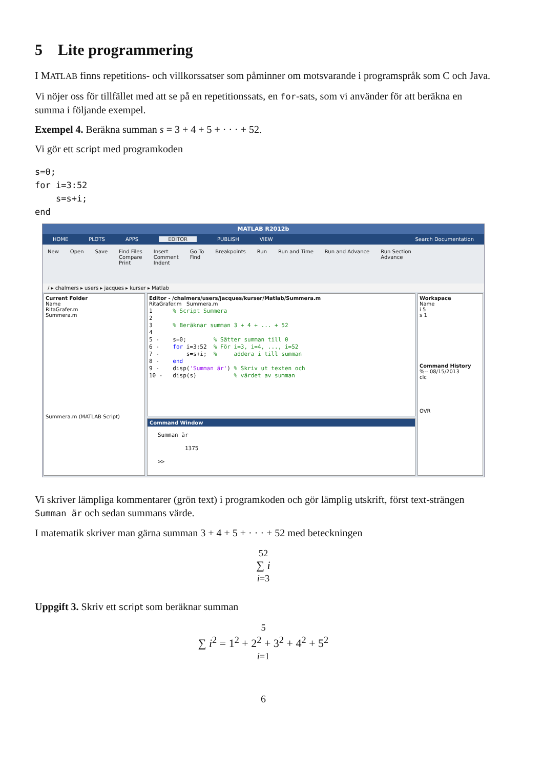5 Lite programmering
I MATLAB finns repetitions- och villkorssatser som påminner om motsvarande i programspråk som C och Java.
Vi nöjer oss för tillfället med att se på en repetitionssats, en for-sats, som vi använder för att beräkna en summa i följande exempel.
Exempel 4. Beräkna summan s = 3 + 4 + 5 + · · · + 52.
Vi gör ett script med programkoden
s=0;
for i=3:52
    s=s+i;
end
MATLAB R2012b
HOME PLOTS APPS EDITOR PUBLISH VIEW Search Documentation
New Open Save Find Files
Compare
Print Insert
Comment
Indent Go To
Find Breakpoints Run Run and Time Run and Advance Run Section
Advance
/ ▸ chalmers ▸ users ▸ jacques ▸ kurser ▸ Matlab
Current Folder
Name
RitaGrafer.m
Summera.m
Summera.m (MATLAB Script)
Editor - /chalmers/users/jacques/kurser/Matlab/Summera.m
RitaGrafer.m Summera.m
1      % Script Summera
2
3      % Beräknar summan 3 + 4 + ... + 52
4
5 -    s=0;        % Sätter summan till 0
6 -    for i=3:52  % För i=3, i=4, ..., i=52
7 -        s=s+i;  %     addera i till summan
8 -    end
9 -    disp('Summan är') % Skriv ut texten och
10 -   disp(s)           % värdet av summan
Command Window
Summan är
        1375
>>
Workspace
Name
i 5
s 1
Command History
%-- 08/15/2013
clc
OVR
Vi skriver lämpliga kommentarer (grön text) i programkoden och gör lämplig utskrift, först text-strängen Summan är och sedan summans värde.
I matematik skriver man gärna summan 3 + 4 + 5 + · · · + 52 med beteckningen
52
∑ i
i=3
Uppgift 3. Skriv ett script som beräknar summan
5
∑ i<sup>2</sup> = 1<sup>2</sup> + 2<sup>2</sup> + 3<sup>2</sup> + 4<sup>2</sup> + 5<sup>2</sup>
i=1
6